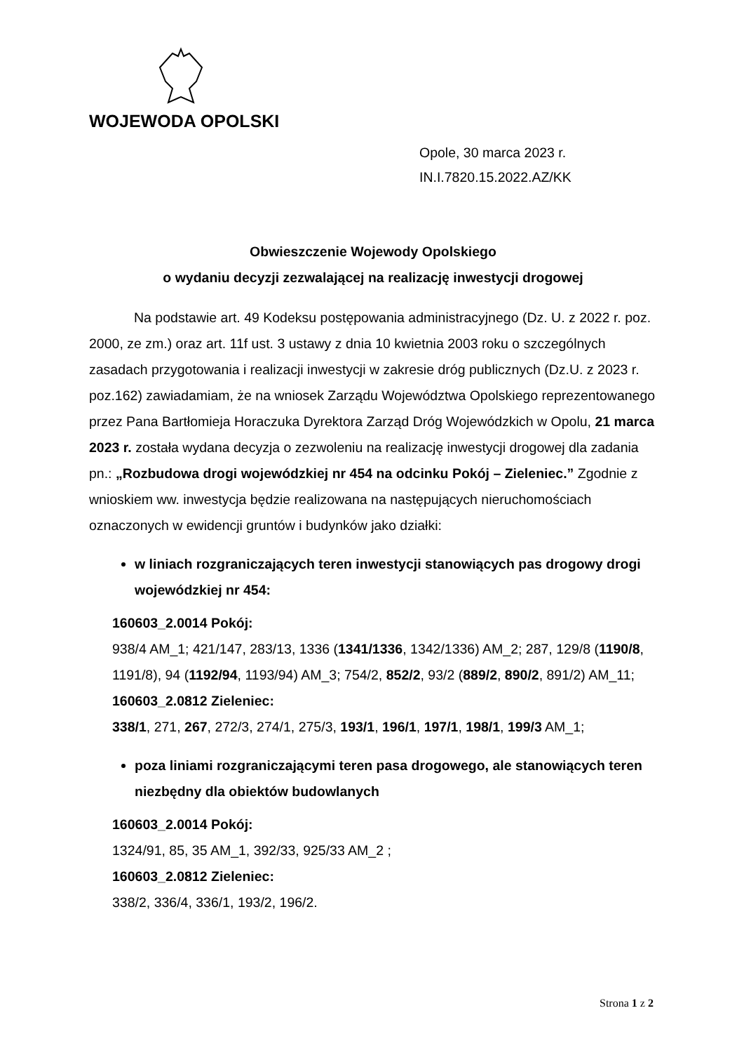WOJEWODA OPOLSKI
Opole, 30 marca 2023 r.
IN.I.7820.15.2022.AZ/KK
Obwieszczenie Wojewody Opolskiego
o wydaniu decyzji zezwalającej na realizację inwestycji drogowej
Na podstawie art. 49 Kodeksu postępowania administracyjnego (Dz. U. z 2022 r. poz. 2000, ze zm.) oraz art. 11f ust. 3 ustawy z dnia 10 kwietnia 2003 roku o szczególnych zasadach przygotowania i realizacji inwestycji w zakresie dróg publicznych (Dz.U. z 2023 r. poz.162) zawiadamiam, że na wniosek Zarządu Województwa Opolskiego reprezentowanego przez Pana Bartłomieja Horaczuka Dyrektora Zarząd Dróg Wojewódzkich w Opolu, 21 marca 2023 r. została wydana decyzja o zezwoleniu na realizację inwestycji drogowej dla zadania pn.: „Rozbudowa drogi wojewódzkiej nr 454 na odcinku Pokój – Zieleniec.” Zgodnie z wnioskiem ww. inwestycja będzie realizowana na następujących nieruchomościach oznaczonych w ewidencji gruntów i budynków jako działki:
w liniach rozgraniczających teren inwestycji stanowiących pas drogowy drogi wojewódzkiej nr 454:
160603_2.0014 Pokój:
938/4 AM_1; 421/147, 283/13, 1336 (1341/1336, 1342/1336) AM_2; 287, 129/8 (1190/8, 1191/8), 94 (1192/94, 1193/94) AM_3; 754/2, 852/2, 93/2 (889/2, 890/2, 891/2) AM_11;
160603_2.0812 Zieleniec:
338/1, 271, 267, 272/3, 274/1, 275/3, 193/1, 196/1, 197/1, 198/1, 199/3 AM_1;
poza liniami rozgraniczającymi teren pasa drogowego, ale stanowiących teren niezbędny dla obiektów budowlanych
160603_2.0014 Pokój:
1324/91, 85, 35 AM_1, 392/33, 925/33 AM_2 ;
160603_2.0812 Zieleniec:
338/2, 336/4, 336/1, 193/2, 196/2.
Strona 1 z 2